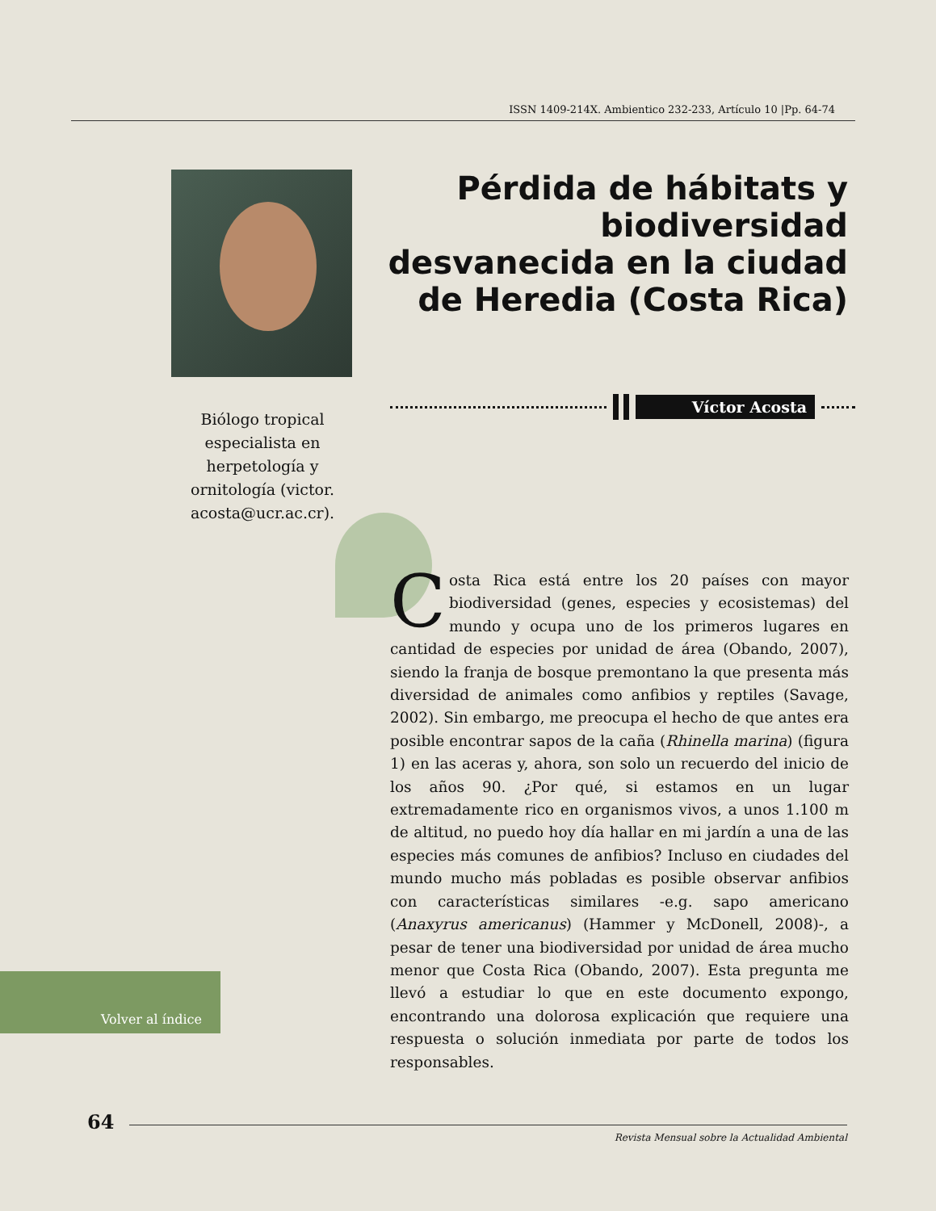ISSN 1409-214X. Ambientico 232-233, Artículo 10 |Pp. 64-74
Pérdida de hábitats y biodiversidad desvanecida en la ciudad de Heredia (Costa Rica)
Víctor Acosta
Biólogo tropical especialista en herpetología y ornitología (victor. acosta@ucr.ac.cr).
Costa Rica está entre los 20 países con mayor biodiversidad (genes, especies y ecosistemas) del mundo y ocupa uno de los primeros lugares en cantidad de especies por unidad de área (Obando, 2007), siendo la franja de bosque premontano la que presenta más diversidad de animales como anfibios y reptiles (Savage, 2002). Sin embargo, me preocupa el hecho de que antes era posible encontrar sapos de la caña (Rhinella marina) (figura 1) en las aceras y, ahora, son solo un recuerdo del inicio de los años 90. ¿Por qué, si estamos en un lugar extremadamente rico en organismos vivos, a unos 1.100 m de altitud, no puedo hoy día hallar en mi jardín a una de las especies más comunes de anfibios? Incluso en ciudades del mundo mucho más pobladas es posible observar anfibios con características similares -e.g. sapo americano (Anaxyrus americanus) (Hammer y McDonell, 2008)-, a pesar de tener una biodiversidad por unidad de área mucho menor que Costa Rica (Obando, 2007). Esta pregunta me llevó a estudiar lo que en este documento expongo, encontrando una dolorosa explicación que requiere una respuesta o solución inmediata por parte de todos los responsables.
Volver al índice
64
Revista Mensual sobre la Actualidad Ambiental